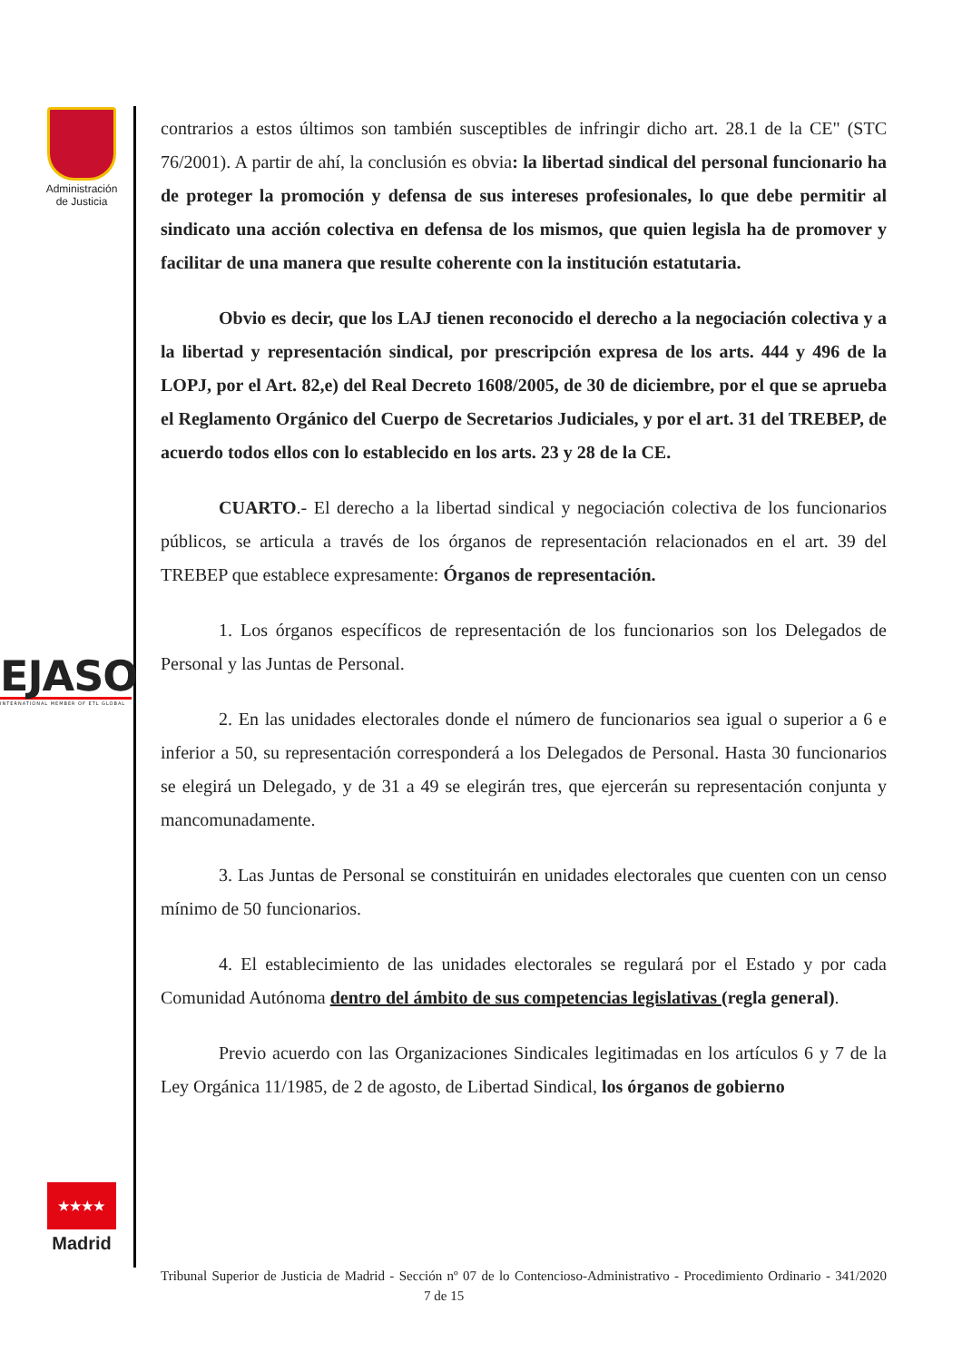Administración de Justicia
EJASO
INTERNATIONAL MEMBER OF ETL GLOBAL
★★★★
Madrid
contrarios a estos últimos son también susceptibles de infringir dicho art. 28.1 de la CE" (STC 76/2001). A partir de ahí, la conclusión es obvia: la libertad sindical del personal funcionario ha de proteger la promoción y defensa de sus intereses profesionales, lo que debe permitir al sindicato una acción colectiva en defensa de los mismos, que quien legisla ha de promover y facilitar de una manera que resulte coherente con la institución estatutaria.
Obvio es decir, que los LAJ tienen reconocido el derecho a la negociación colectiva y a la libertad y representación sindical, por prescripción expresa de los arts. 444 y 496 de la LOPJ, por el Art. 82,e) del Real Decreto 1608/2005, de 30 de diciembre, por el que se aprueba el Reglamento Orgánico del Cuerpo de Secretarios Judiciales, y por el art. 31 del TREBEP, de acuerdo todos ellos con lo establecido en los arts. 23 y 28 de la CE.
CUARTO.- El derecho a la libertad sindical y negociación colectiva de los funcionarios públicos, se articula a través de los órganos de representación relacionados en el art. 39 del TREBEP que establece expresamente: Órganos de representación.
1. Los órganos específicos de representación de los funcionarios son los Delegados de Personal y las Juntas de Personal.
2. En las unidades electorales donde el número de funcionarios sea igual o superior a 6 e inferior a 50, su representación corresponderá a los Delegados de Personal. Hasta 30 funcionarios se elegirá un Delegado, y de 31 a 49 se elegirán tres, que ejercerán su representación conjunta y mancomunadamente.
3. Las Juntas de Personal se constituirán en unidades electorales que cuenten con un censo mínimo de 50 funcionarios.
4. El establecimiento de las unidades electorales se regulará por el Estado y por cada Comunidad Autónoma dentro del ámbito de sus competencias legislativas (regla general).
Previo acuerdo con las Organizaciones Sindicales legitimadas en los artículos 6 y 7 de la Ley Orgánica 11/1985, de 2 de agosto, de Libertad Sindical, los órganos de gobierno
Tribunal Superior de Justicia de Madrid - Sección nº 07 de lo Contencioso-Administrativo - Procedimiento Ordinario - 341/2020 7 de 15